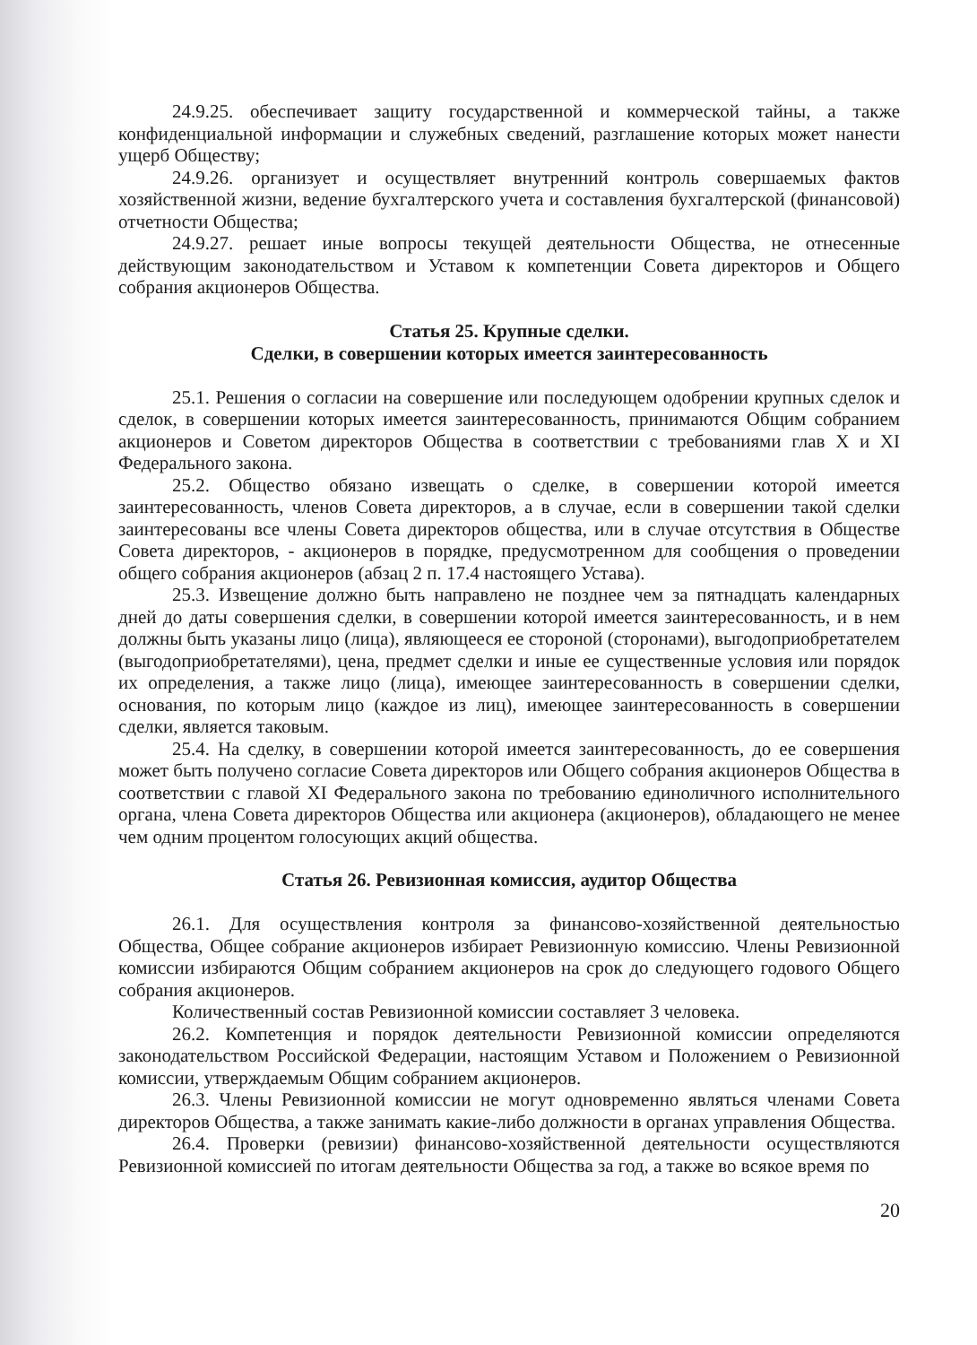24.9.25. обеспечивает защиту государственной и коммерческой тайны, а также конфиденциальной информации и служебных сведений, разглашение которых может нанести ущерб Обществу;
24.9.26. организует и осуществляет внутренний контроль совершаемых фактов хозяйственной жизни, ведение бухгалтерского учета и составления бухгалтерской (финансовой) отчетности Общества;
24.9.27. решает иные вопросы текущей деятельности Общества, не отнесенные действующим законодательством и Уставом к компетенции Совета директоров и Общего собрания акционеров Общества.
Статья 25. Крупные сделки.
Сделки, в совершении которых имеется заинтересованность
25.1. Решения о согласии на совершение или последующем одобрении крупных сделок и сделок, в совершении которых имеется заинтересованность, принимаются Общим собранием акционеров и Советом директоров Общества в соответствии с требованиями глав X и XI Федерального закона.
25.2. Общество обязано извещать о сделке, в совершении которой имеется заинтересованность, членов Совета директоров, а в случае, если в совершении такой сделки заинтересованы все члены Совета директоров общества, или в случае отсутствия в Обществе Совета директоров, - акционеров в порядке, предусмотренном для сообщения о проведении общего собрания акционеров (абзац 2 п. 17.4 настоящего Устава).
25.3. Извещение должно быть направлено не позднее чем за пятнадцать календарных дней до даты совершения сделки, в совершении которой имеется заинтересованность, и в нем должны быть указаны лицо (лица), являющееся ее стороной (сторонами), выгодоприобретателем (выгодоприобретателями), цена, предмет сделки и иные ее существенные условия или порядок их определения, а также лицо (лица), имеющее заинтересованность в совершении сделки, основания, по которым лицо (каждое из лиц), имеющее заинтересованность в совершении сделки, является таковым.
25.4. На сделку, в совершении которой имеется заинтересованность, до ее совершения может быть получено согласие Совета директоров или Общего собрания акционеров Общества в соответствии с главой XI Федерального закона по требованию единоличного исполнительного органа, члена Совета директоров Общества или акционера (акционеров), обладающего не менее чем одним процентом голосующих акций общества.
Статья 26. Ревизионная комиссия, аудитор Общества
26.1. Для осуществления контроля за финансово-хозяйственной деятельностью Общества, Общее собрание акционеров избирает Ревизионную комиссию. Члены Ревизионной комиссии избираются Общим собранием акционеров на срок до следующего годового Общего собрания акционеров.
Количественный состав Ревизионной комиссии составляет 3 человека.
26.2. Компетенция и порядок деятельности Ревизионной комиссии определяются законодательством Российской Федерации, настоящим Уставом и Положением о Ревизионной комиссии, утверждаемым Общим собранием акционеров.
26.3. Члены Ревизионной комиссии не могут одновременно являться членами Совета директоров Общества, а также занимать какие-либо должности в органах управления Общества.
26.4. Проверки (ревизии) финансово-хозяйственной деятельности осуществляются Ревизионной комиссией по итогам деятельности Общества за год, а также во всякое время по
20